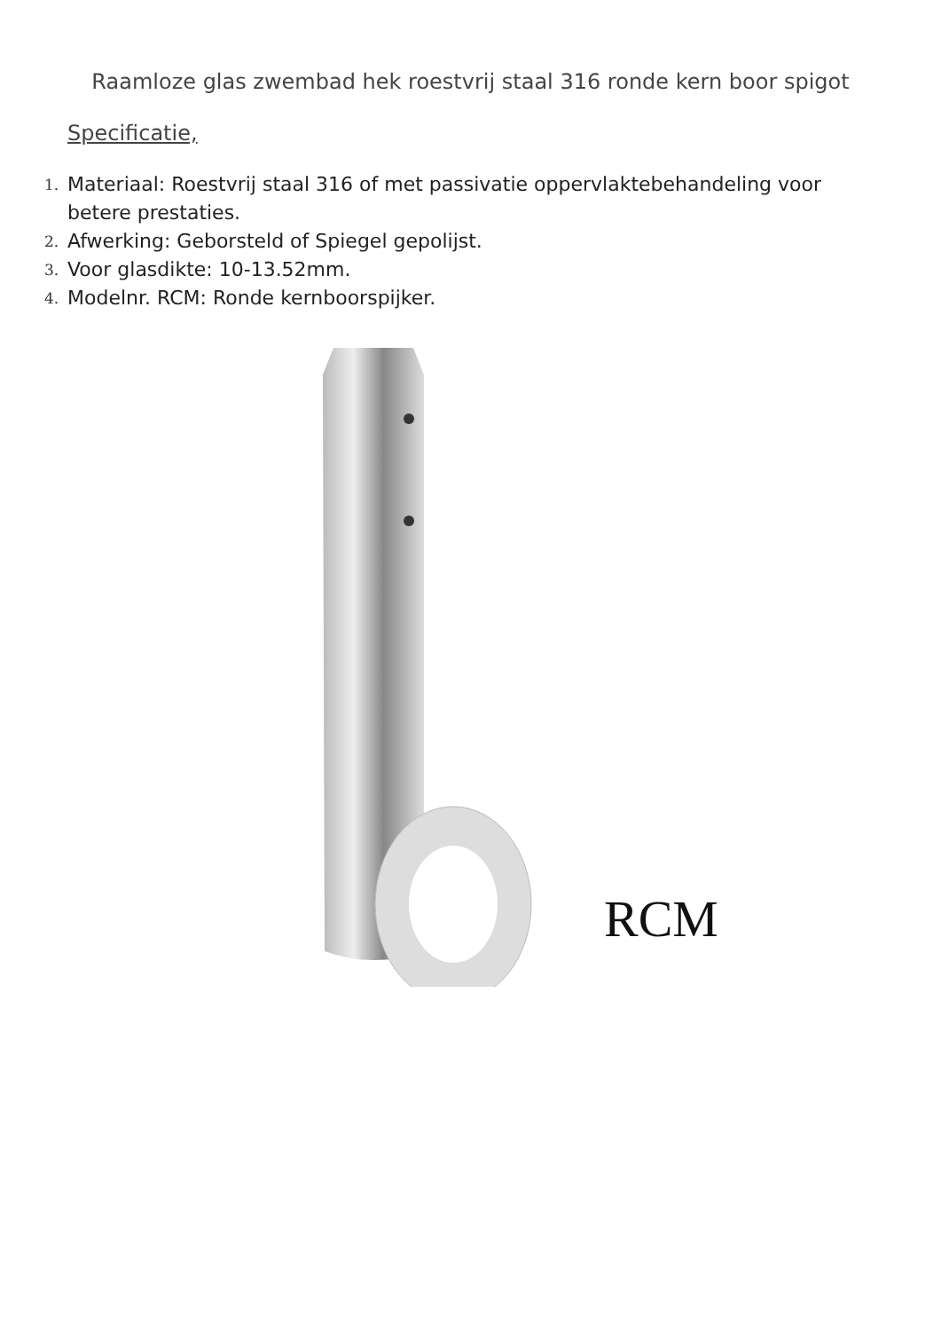Raamloze glas zwembad hek roestvrij staal 316 ronde kern boor spigot
Specificatie,
1. Materiaal: Roestvrij staal 316 of met passivatie oppervlaktebehandeling voor betere prestaties.
2. Afwerking: Geborsteld of Spiegel gepolijst.
3. Voor glasdikte: 10-13.52mm.
4. Modelnr. RCM: Ronde kernboorspijker.
RCM